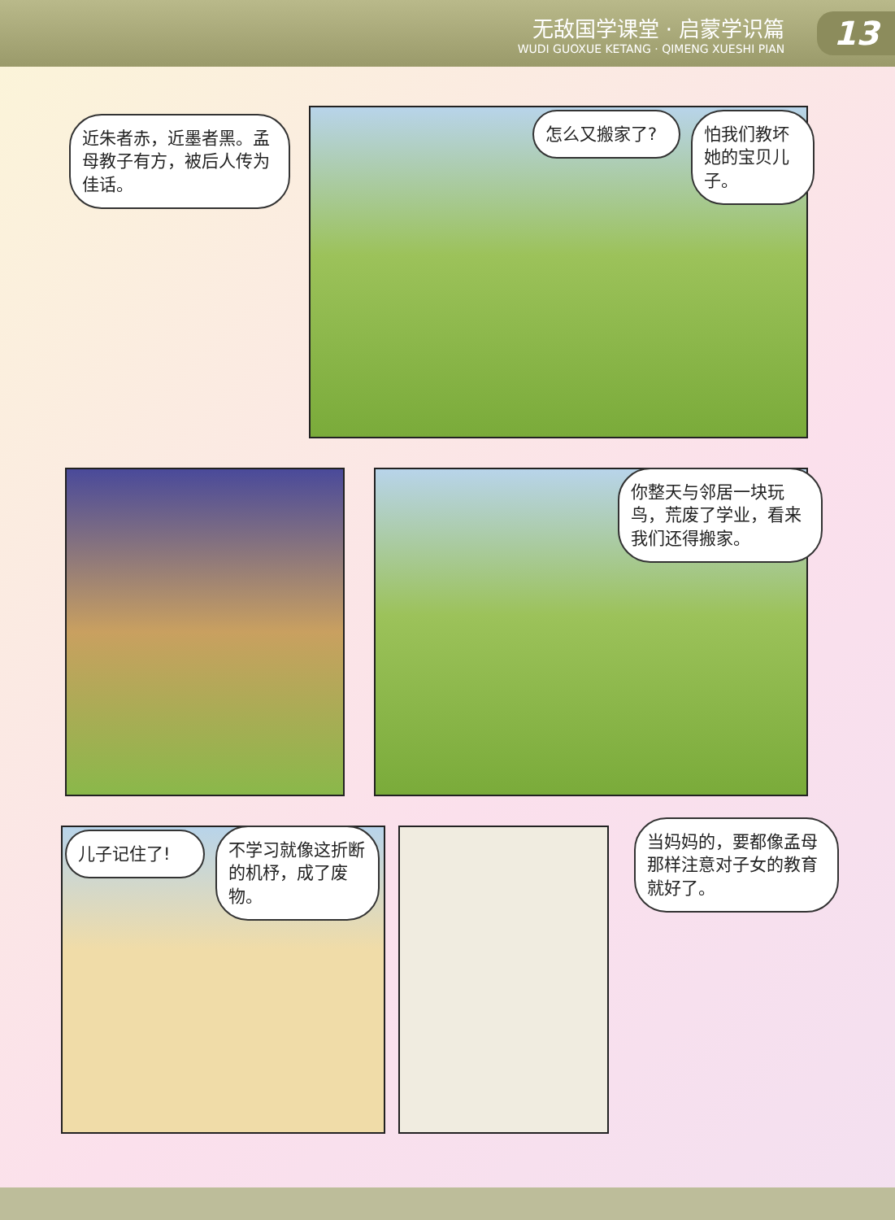无敌国学课堂 · 启蒙学识篇
WUDI GUOXUE KETANG · QIMENG XUESHI PIAN
13
近朱者赤，近墨者黑。孟母教子有方，被后人传为佳话。
怎么又搬家了?
怕我们教坏她的宝贝儿子。
你整天与邻居一块玩鸟，荒废了学业，看来我们还得搬家。
儿子记住了!
不学习就像这折断的机杼，成了废物。
当妈妈的，要都像孟母那样注意对子女的教育就好了。